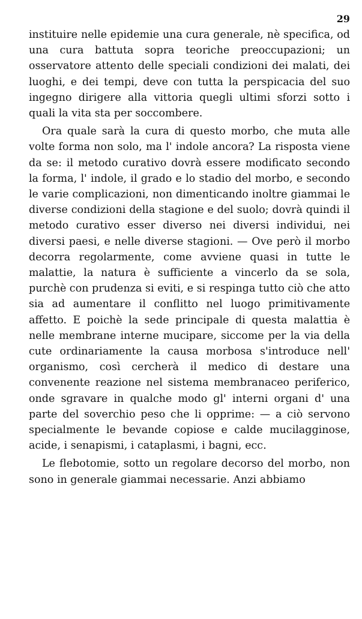29
instituire nelle epidemie una cura generale, nè specifica, od una cura battuta sopra teoriche preoccupazioni; un osservatore attento delle speciali condizioni dei malati, dei luoghi, e dei tempi, deve con tutta la perspicacia del suo ingegno dirigere alla vittoria quegli ultimi sforzi sotto i quali la vita sta per soccombere.
Ora quale sarà la cura di questo morbo, che muta alle volte forma non solo, ma l' indole ancora? La risposta viene da se: il metodo curativo dovrà essere modificato secondo la forma, l' indole, il grado e lo stadio del morbo, e secondo le varie complicazioni, non dimenticando inoltre giammai le diverse condizioni della stagione e del suolo; dovrà quindi il metodo curativo esser diverso nei diversi individui, nei diversi paesi, e nelle diverse stagioni. — Ove però il morbo decorra regolarmente, come avviene quasi in tutte le malattie, la natura è sufficiente a vincerlo da se sola, purchè con prudenza si eviti, e si respinga tutto ciò che atto sia ad aumentare il conflitto nel luogo primitivamente affetto. E poichè la sede principale di questa malattia è nelle membrane interne mucipare, siccome per la via della cute ordinariamente la causa morbosa s'introduce nell' organismo, così cercherà il medico di destare una convenente reazione nel sistema membranaceo periferico, onde sgravare in qualche modo gl' interni organi d' una parte del soverchio peso che li opprime: — a ciò servono specialmente le bevande copiose e calde mucilagginose, acide, i senapismi, i cataplasmi, i bagni, ecc.
Le flebotomie, sotto un regolare decorso del morbo, non sono in generale giammai necessarie. Anzi abbiamo